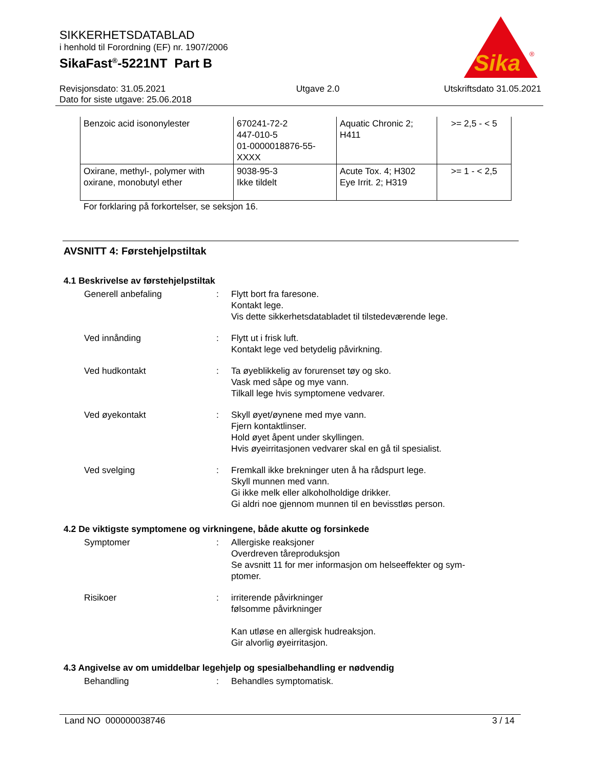SIKKERHETSDATABLAD
i henhold til Forordning (EF) nr. 1907/2006
SikaFast<sup>®</sup>-5221NT Part B
Sika
®
Revisjonsdato: 31.05.2021
Dato for siste utgave: 25.06.2018
Utgave 2.0 Utskriftsdato 31.05.2021
| Benzoic acid isononylester | 670241-72-2 447-010-5 01-0000018876-55- XXXX | Aquatic Chronic 2; H411 | >= 2,5 - < 5 |
| Oxirane, methyl-, polymer with oxirane, monobutyl ether | 9038-95-3 Ikke tildelt | Acute Tox. 4; H302 Eye Irrit. 2; H319 | >= 1 - < 2,5 |
For forklaring på forkortelser, se seksjon 16.
AVSNITT 4: Førstehjelpstiltak
4.1 Beskrivelse av førstehjelpstiltak
Generell anbefaling : Flytt bort fra faresone.
Kontakt lege.
Vis dette sikkerhetsdatabladet til tilstedeværende lege.
Ved innånding : Flytt ut i frisk luft.
Kontakt lege ved betydelig påvirkning.
Ved hudkontakt : Ta øyeblikkelig av forurenset tøy og sko.
Vask med såpe og mye vann.
Tilkall lege hvis symptomene vedvarer.
Ved øyekontakt : Skyll øyet/øynene med mye vann.
Fjern kontaktlinser.
Hold øyet åpent under skyllingen.
Hvis øyeirritasjonen vedvarer skal en gå til spesialist.
Ved svelging : Fremkall ikke brekninger uten å ha rådspurt lege.
Skyll munnen med vann.
Gi ikke melk eller alkoholholdige drikker.
Gi aldri noe gjennom munnen til en bevisstløs person.
4.2 De viktigste symptomene og virkningene, både akutte og forsinkede
Symptomer : Allergiske reaksjoner
Overdreven tåreproduksjon
Se avsnitt 11 for mer informasjon om helseeffekter og sym-
ptomer.
Risikoer : irriterende påvirkninger
følsomme påvirkninger
Kan utløse en allergisk hudreaksjon.
Gir alvorlig øyeirritasjon.
4.3 Angivelse av om umiddelbar legehjelp og spesialbehandling er nødvendig
Behandling : Behandles symptomatisk.
Land NO 000000038746 3 / 14